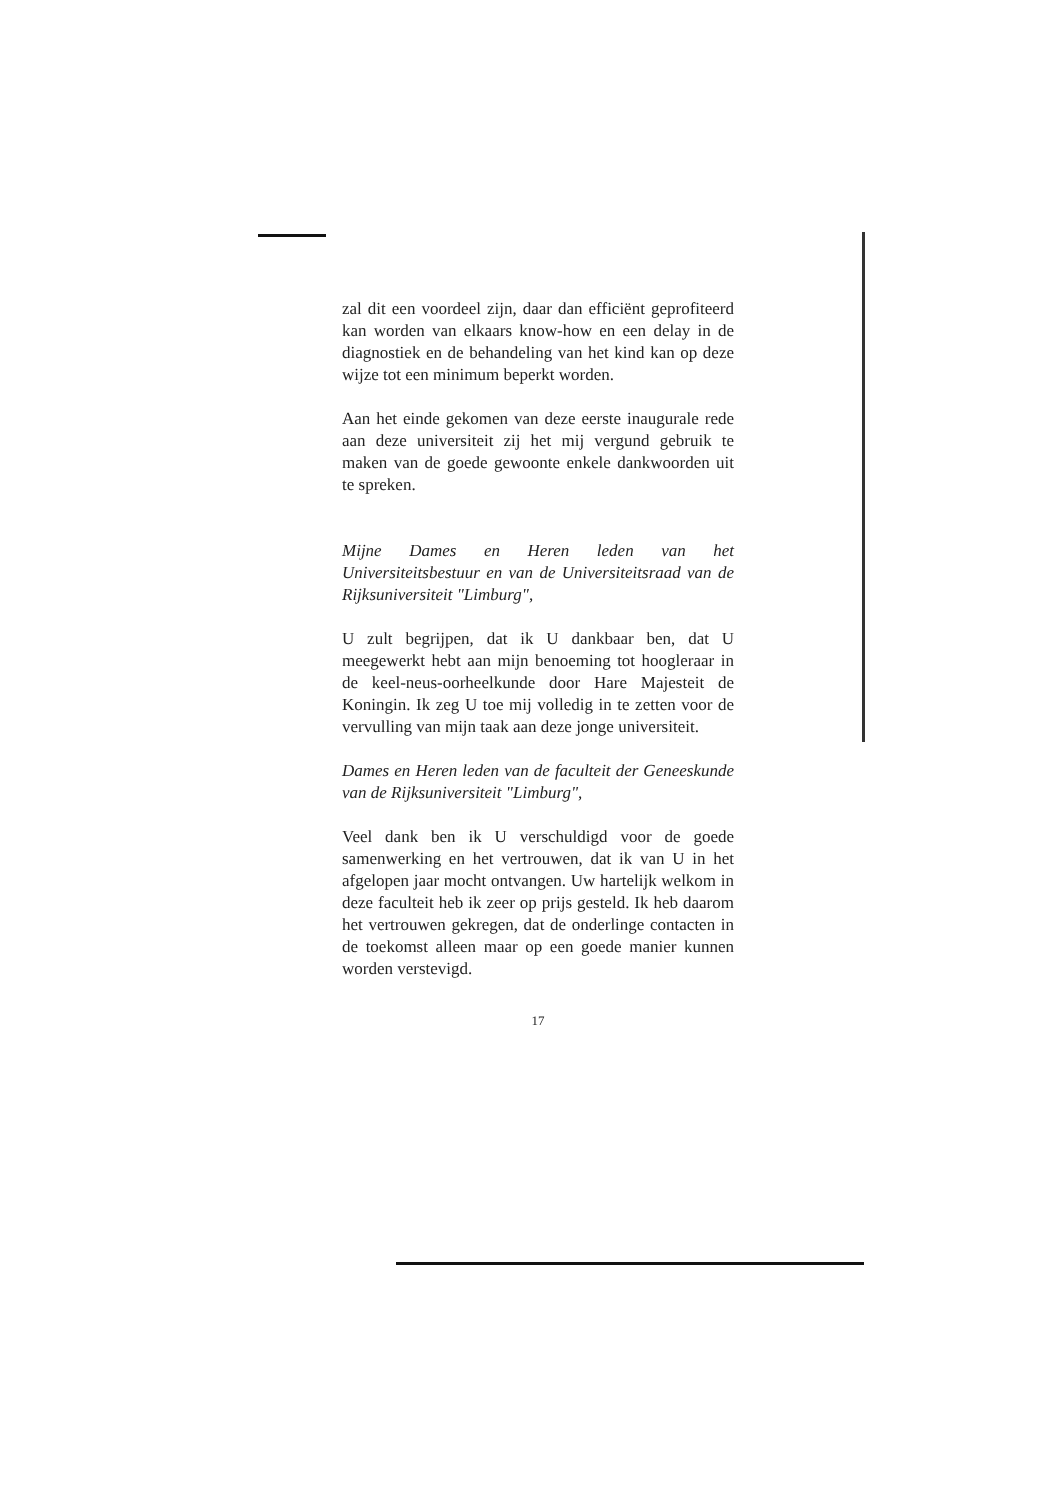zal dit een voordeel zijn, daar dan efficiënt geprofiteerd kan worden van elkaars know-how en een delay in de diagnostiek en de behandeling van het kind kan op deze wijze tot een minimum beperkt worden.
Aan het einde gekomen van deze eerste inaugurale rede aan deze universiteit zij het mij vergund gebruik te maken van de goede gewoonte enkele dankwoorden uit te spreken.
Mijne Dames en Heren leden van het Universiteitsbestuur en van de Universiteitsraad van de Rijksuniversiteit "Limburg",
U zult begrijpen, dat ik U dankbaar ben, dat U meegewerkt hebt aan mijn benoeming tot hoogleraar in de keel-neus-oorheelkunde door Hare Majesteit de Koningin. Ik zeg U toe mij volledig in te zetten voor de vervulling van mijn taak aan deze jonge universiteit.
Dames en Heren leden van de faculteit der Geneeskunde van de Rijksuniversiteit "Limburg",
Veel dank ben ik U verschuldigd voor de goede samenwerking en het vertrouwen, dat ik van U in het afgelopen jaar mocht ontvangen. Uw hartelijk welkom in deze faculteit heb ik zeer op prijs gesteld. Ik heb daarom het vertrouwen gekregen, dat de onderlinge contacten in de toekomst alleen maar op een goede manier kunnen worden verstevigd.
17